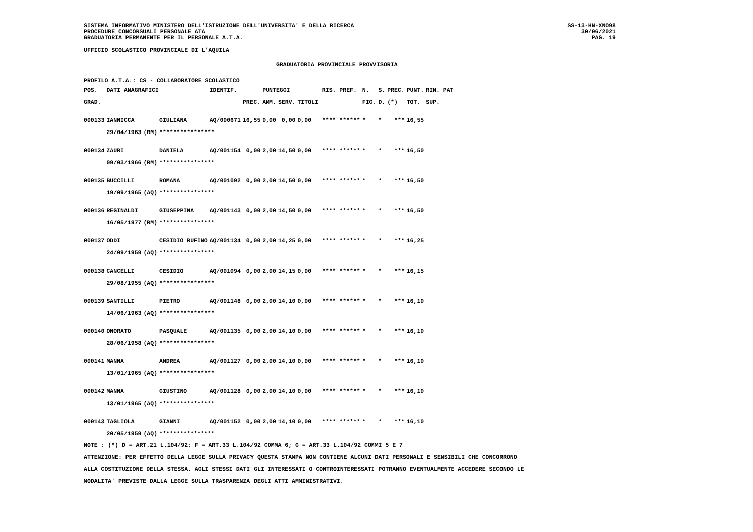SISTEMA INFORMATIVO MINISTERO DELL'ISTRUZIONE DELL'UNIVERSITA' E DELLA RICERCA
PROCEDURE CONCORSUALI PERSONALE ATA
GRADUATORIA PERMANENTE PER IL PERSONALE A.T.A.
SS-13-HN-XNO98
30/06/2021
PAG. 19
UFFICIO SCOLASTICO PROVINCIALE DI L'AQUILA
GRADUATORIA PROVINCIALE PROVVISORIA
PROFILO A.T.A.: CS - COLLABORATORE SCOLASTICO
| POS. | DATI ANAGRAFICI | | | IDENTIF. | | PUNTEGGI | | | | RIS. PREF. | N. | S. | PREC. | PUNT. | RIN. PAT |
| --- | --- | --- | --- | --- | --- | --- | --- | --- | --- | --- | --- | --- | --- | --- | --- |
| GRAD. | | | | | PREC. | AMM. | SERV. | TITOLI | | | FIG. | D. | (*) | TOT. | SUP. |
| 000133 | IANNICCA | | GIULIANA | AQ/000671 | 16,55 | 0,00 | 0,00 | 0,00 | | **** ****** | * | * | *** | 16,55 | |
| | 29/04/1963 | (RM) | **************** | | | | | | | | | | | | |
| 000134 | ZAURI | | DANIELA | AQ/001154 | 0,00 | 2,00 | 14,50 | 0,00 | | **** ****** | * | * | *** | 16,50 | |
| | 09/03/1966 | (RM) | **************** | | | | | | | | | | | | |
| 000135 | BUCCILLI | | ROMANA | AQ/001092 | 0,00 | 2,00 | 14,50 | 0,00 | | **** ****** | * | * | *** | 16,50 | |
| | 19/09/1965 | (AQ) | **************** | | | | | | | | | | | | |
| 000136 | REGINALDI | | GIUSEPPINA | AQ/001143 | 0,00 | 2,00 | 14,50 | 0,00 | | **** ****** | * | * | *** | 16,50 | |
| | 16/05/1977 | (RM) | **************** | | | | | | | | | | | | |
| 000137 | ODDI | | CESIDIO RUFINO | AQ/001134 | 0,00 | 2,00 | 14,25 | 0,00 | | **** ****** | * | * | *** | 16,25 | |
| | 24/09/1959 | (AQ) | **************** | | | | | | | | | | | | |
| 000138 | CANCELLI | | CESIDIO | AQ/001094 | 0,00 | 2,00 | 14,15 | 0,00 | | **** ****** | * | * | *** | 16,15 | |
| | 29/08/1955 | (AQ) | **************** | | | | | | | | | | | | |
| 000139 | SANTILLI | | PIETRO | AQ/001148 | 0,00 | 2,00 | 14,10 | 0,00 | | **** ****** | * | * | *** | 16,10 | |
| | 14/06/1963 | (AQ) | **************** | | | | | | | | | | | | |
| 000140 | ONORATO | | PASQUALE | AQ/001135 | 0,00 | 2,00 | 14,10 | 0,00 | | **** ****** | * | * | *** | 16,10 | |
| | 28/06/1958 | (AQ) | **************** | | | | | | | | | | | | |
| 000141 | MANNA | | ANDREA | AQ/001127 | 0,00 | 2,00 | 14,10 | 0,00 | | **** ****** | * | * | *** | 16,10 | |
| | 13/01/1965 | (AQ) | **************** | | | | | | | | | | | | |
| 000142 | MANNA | | GIUSTINO | AQ/001128 | 0,00 | 2,00 | 14,10 | 0,00 | | **** ****** | * | * | *** | 16,10 | |
| | 13/01/1965 | (AQ) | **************** | | | | | | | | | | | | |
| 000143 | TAGLIOLA | | GIANNI | AQ/001152 | 0,00 | 2,00 | 14,10 | 0,00 | | **** ****** | * | * | *** | 16,10 | |
| | 20/05/1959 | (AQ) | **************** | | | | | | | | | | | | |
NOTE : (*) D = ART.21 L.104/92; F = ART.33 L.104/92 COMMA 6; G = ART.33 L.104/92 COMMI 5 E 7
ATTENZIONE: PER EFFETTO DELLA LEGGE SULLA PRIVACY QUESTA STAMPA NON CONTIENE ALCUNI DATI PERSONALI E SENSIBILI CHE CONCORRONO
ALLA COSTITUZIONE DELLA STESSA. AGLI STESSI DATI GLI INTERESSATI O CONTROINTERESSATI POTRANNO EVENTUALMENTE ACCEDERE SECONDO LE
MODALITA' PREVISTE DALLA LEGGE SULLA TRASPARENZA DEGLI ATTI AMMINISTRATIVI.